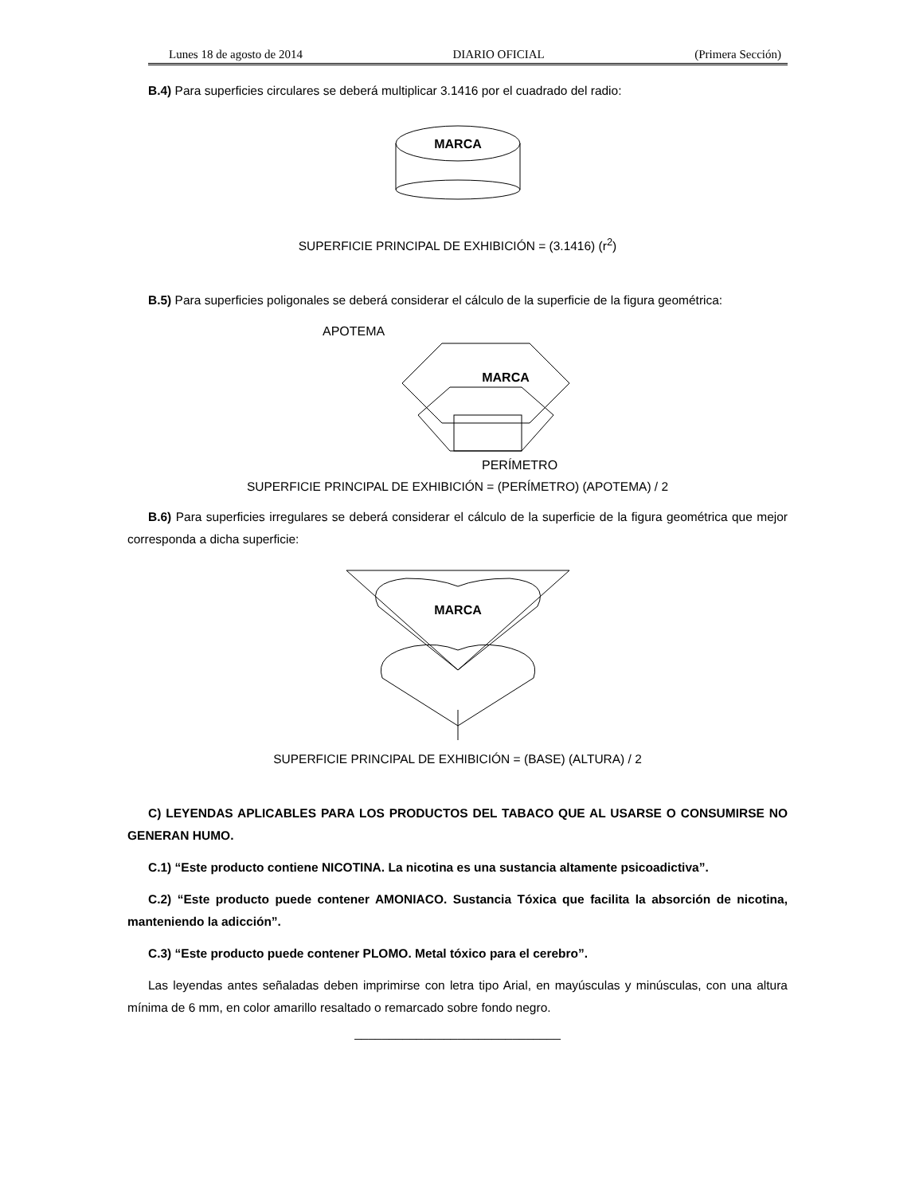Lunes 18 de agosto de 2014 DIARIO OFICIAL (Primera Sección)
B.4) Para superficies circulares se deberá multiplicar 3.1416 por el cuadrado del radio:
MARCA
SUPERFICIE PRINCIPAL DE EXHIBICIÓN = (3.1416) (r<sup>2</sup>)
B.5) Para superficies poligonales se deberá considerar el cálculo de la superficie de la figura geométrica:
APOTEMA
MARCA
PERÍMETRO
SUPERFICIE PRINCIPAL DE EXHIBICIÓN = (PERÍMETRO) (APOTEMA) / 2
B.6) Para superficies irregulares se deberá considerar el cálculo de la superficie de la figura geométrica que mejor corresponda a dicha superficie:
MARCA
SUPERFICIE PRINCIPAL DE EXHIBICIÓN = (BASE) (ALTURA) / 2
C) LEYENDAS APLICABLES PARA LOS PRODUCTOS DEL TABACO QUE AL USARSE O CONSUMIRSE NO GENERAN HUMO.
C.1) “Este producto contiene NICOTINA. La nicotina es una sustancia altamente psicoadictiva”.
C.2) “Este producto puede contener AMONIACO. Sustancia Tóxica que facilita la absorción de nicotina, manteniendo la adicción”.
C.3) “Este producto puede contener PLOMO. Metal tóxico para el cerebro”.
Las leyendas antes señaladas deben imprimirse con letra tipo Arial, en mayúsculas y minúsculas, con una altura mínima de 6 mm, en color amarillo resaltado o remarcado sobre fondo negro.
______________________________